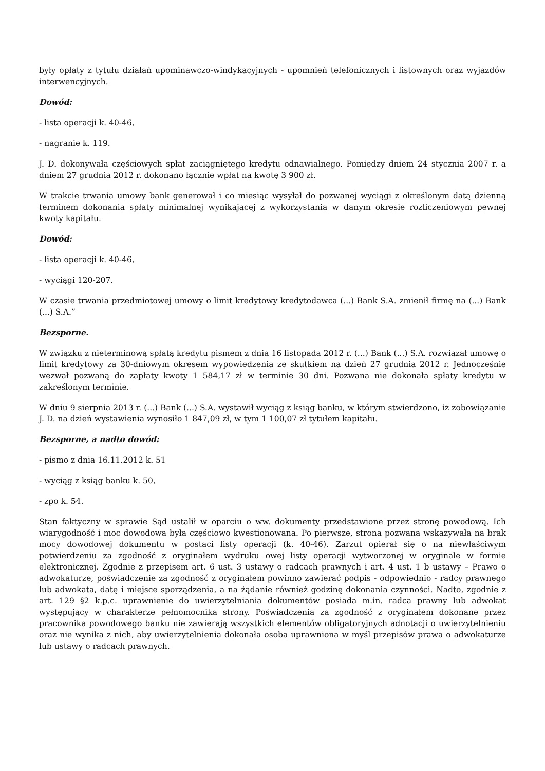były opłaty z tytułu działań upominawczo-windykacyjnych - upomnień telefonicznych i listownych oraz wyjazdów interwencyjnych.
Dowód:
- lista operacji k. 40-46,
- nagranie k. 119.
J. D. dokonywała częściowych spłat zaciągniętego kredytu odnawialnego. Pomiędzy dniem 24 stycznia 2007 r. a dniem 27 grudnia 2012 r. dokonano łącznie wpłat na kwotę 3 900 zł.
W trakcie trwania umowy bank generował i co miesiąc wysyłał do pozwanej wyciągi z określonym datą dzienną terminem dokonania spłaty minimalnej wynikającej z wykorzystania w danym okresie rozliczeniowym pewnej kwoty kapitału.
Dowód:
- lista operacji k. 40-46,
- wyciągi 120-207.
W czasie trwania przedmiotowej umowy o limit kredytowy kredytodawca (...) Bank S.A. zmienił firmę na (...) Bank (...) S.A.”
Bezsporne.
W związku z nieterminową spłatą kredytu pismem z dnia 16 listopada 2012 r. (...) Bank (...) S.A. rozwiązał umowę o limit kredytowy za 30-dniowym okresem wypowiedzenia ze skutkiem na dzień 27 grudnia 2012 r. Jednocześnie wezwał pozwaną do zapłaty kwoty 1 584,17 zł w terminie 30 dni. Pozwana nie dokonała spłaty kredytu w zakreślonym terminie.
W dniu 9 sierpnia 2013 r. (...) Bank (...) S.A. wystawił wyciąg z ksiąg banku, w którym stwierdzono, iż zobowiązanie J. D. na dzień wystawienia wynosiło 1 847,09 zł, w tym 1 100,07 zł tytułem kapitału.
Bezsporne, a nadto dowód:
- pismo z dnia 16.11.2012 k. 51
- wyciąg z ksiąg banku k. 50,
- zpo k. 54.
Stan faktyczny w sprawie Sąd ustalił w oparciu o ww. dokumenty przedstawione przez stronę powodową. Ich wiarygodność i moc dowodowa była częściowo kwestionowana. Po pierwsze, strona pozwana wskazywała na brak mocy dowodowej dokumentu w postaci listy operacji (k. 40-46). Zarzut opierał się o na niewłaściwym potwierdzeniu za zgodność z oryginałem wydruku owej listy operacji wytworzonej w oryginale w formie elektronicznej. Zgodnie z przepisem art. 6 ust. 3 ustawy o radcach prawnych i art. 4 ust. 1 b ustawy – Prawo o adwokaturze, poświadczenie za zgodność z oryginałem powinno zawierać podpis - odpowiednio - radcy prawnego lub adwokata, datę i miejsce sporządzenia, a na żądanie również godzinę dokonania czynności. Nadto, zgodnie z art. 129 §2 k.p.c. uprawnienie do uwierzytelniania dokumentów posiada m.in. radca prawny lub adwokat występujący w charakterze pełnomocnika strony. Poświadczenia za zgodność z oryginałem dokonane przez pracownika powodowego banku nie zawierają wszystkich elementów obligatoryjnych adnotacji o uwierzytelnieniu oraz nie wynika z nich, aby uwierzytelnienia dokonała osoba uprawniona w myśl przepisów prawa o adwokaturze lub ustawy o radcach prawnych.